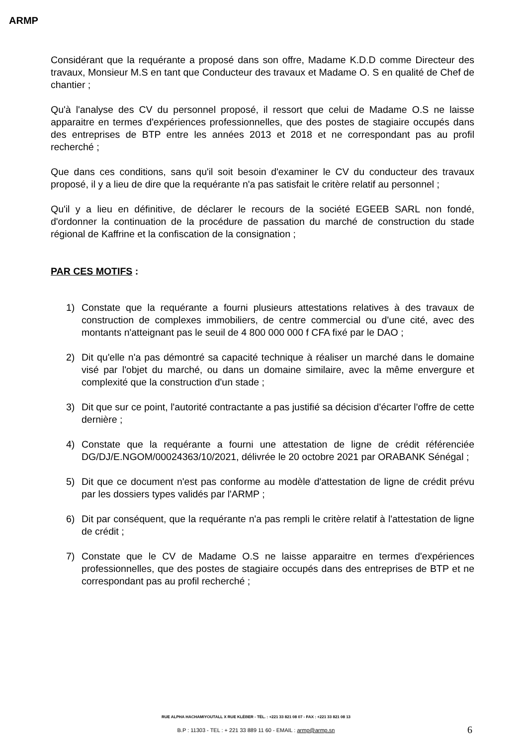ARMP
Considérant que la requérante a proposé dans son offre, Madame K.D.D comme Directeur des travaux, Monsieur M.S en tant que Conducteur des travaux et Madame O. S en qualité de Chef de chantier ;
Qu'à l'analyse des CV du personnel proposé, il ressort que celui de Madame O.S ne laisse apparaitre en termes d'expériences professionnelles, que des postes de stagiaire occupés dans des entreprises de BTP entre les années 2013 et 2018 et ne correspondant pas au profil recherché ;
Que dans ces conditions, sans qu'il soit besoin d'examiner le CV du conducteur des travaux proposé, il y a lieu de dire que la requérante n'a pas satisfait le critère relatif au personnel ;
Qu'il y a lieu en définitive, de déclarer le recours de la société EGEEB SARL non fondé, d'ordonner la continuation de la procédure de passation du marché de construction du stade régional de Kaffrine et la confiscation de la consignation ;
PAR CES MOTIFS :
1) Constate que la requérante a fourni plusieurs attestations relatives à des travaux de construction de complexes immobiliers, de centre commercial ou d'une cité, avec des montants n'atteignant pas le seuil de 4 800 000 000 f CFA fixé par le DAO ;
2) Dit qu'elle n'a pas démontré sa capacité technique à réaliser un marché dans le domaine visé par l'objet du marché, ou dans un domaine similaire, avec la même envergure et complexité que la construction d'un stade ;
3) Dit que sur ce point, l'autorité contractante a pas justifié sa décision d'écarter l'offre de cette dernière ;
4) Constate que la requérante a fourni une attestation de ligne de crédit référenciée DG/DJ/E.NGOM/00024363/10/2021, délivrée le 20 octobre 2021 par ORABANK Sénégal ;
5) Dit que ce document n'est pas conforme au modèle d'attestation de ligne de crédit prévu par les dossiers types validés par l'ARMP ;
6) Dit par conséquent, que la requérante n'a pas rempli le critère relatif à l'attestation de ligne de crédit ;
7) Constate que le CV de Madame O.S ne laisse apparaitre en termes d'expériences professionnelles, que des postes de stagiaire occupés dans des entreprises de BTP et ne correspondant pas au profil recherché ;
RUE ALPHA HACHAMIYOUTALL X RUE KLÉBER - TÉL. : +221 33 821 08 07 - FAX : +221 33 821 08 13
B.P : 11303 - TEL : + 221 33 889 11 60 - EMAIL : armp@armp.sn 6